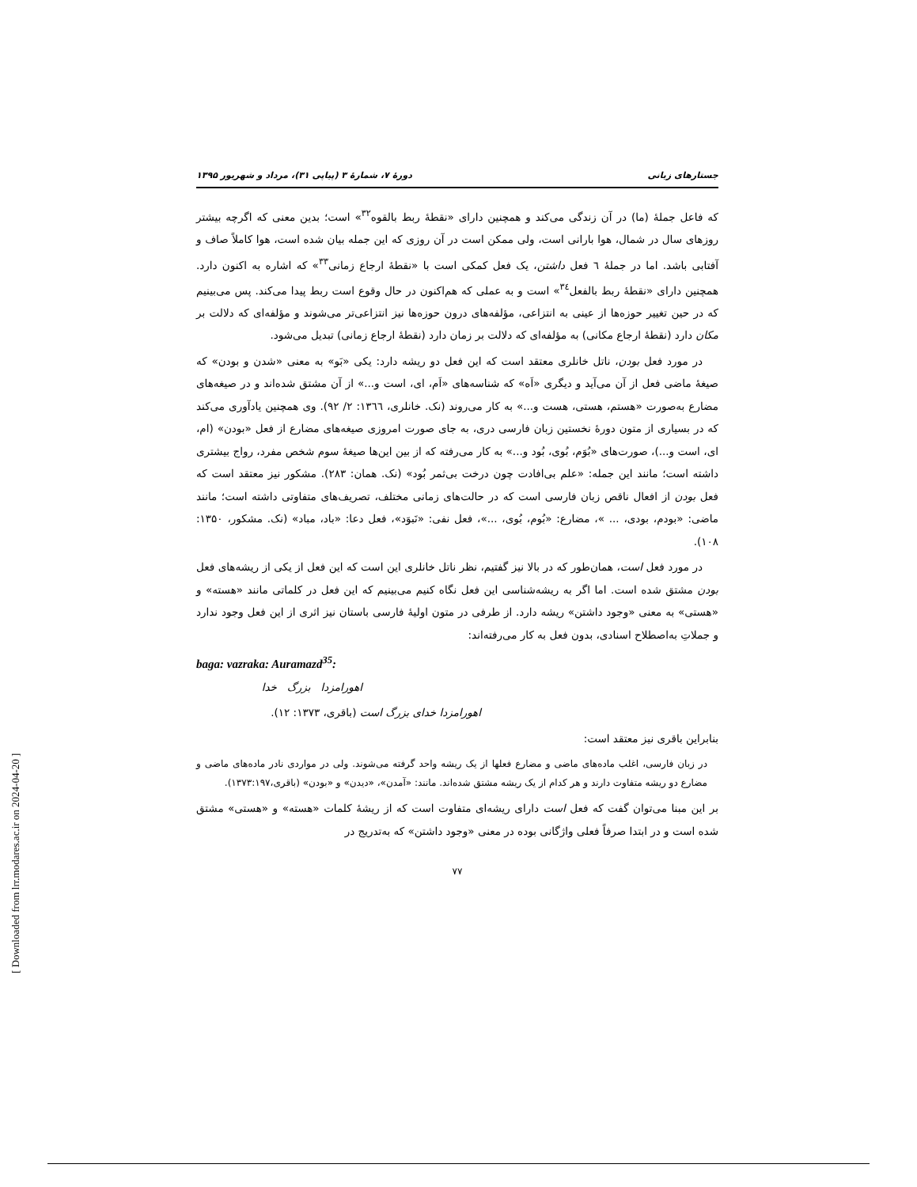جستارهای زبانی دورهٔ ۷، شمارهٔ ۳ (پیاپی ۳۱)، مرداد و شهریور ۱۳۹۵
که فاعل جملهٔ (ما) در آن زندگی می‌کند و همچنین دارای «نقطهٔ ربط بالقوه<sup>۳۲</sup>» است؛ بدین معنی که اگرچه بیشتر روزهای سال در شمال، هوا بارانی است، ولی ممکن است در آن روزی که این جمله بیان شده است، هوا کاملاً صاف و آفتابی باشد. اما در جملهٔ ٦ فعل داشتن، یک فعل کمکی است با «نقطهٔ ارجاع زمانی<sup>۳۳</sup>» که اشاره به اکنون دارد. همچنین دارای «نقطهٔ ربط بالفعل<sup>۳٤</sup>» است و به عملی که هم‌اکنون در حال وقوع است ربط پیدا می‌کند. پس می‌بینیم که در حین تغییر حوزه‌ها از عینی به انتزاعی، مؤلفه‌های درون حوزه‌ها نیز انتزاعی‌تر می‌شوند و مؤلفه‌ای که دلالت بر مکان دارد (نقطهٔ ارجاع مکانی) به مؤلفه‌ای که دلالت بر زمان دارد (نقطهٔ ارجاع زمانی) تبدیل می‌شود.
در مورد فعل بودن، ناتل خانلری معتقد است که این فعل دو ریشه دارد: یکی «بَو» به معنی «شدن و بودن» که صیغهٔ ماضی فعل از آن می‌آید و دیگری «اَه» که شناسه‌های «اَم، ای، است و...» از آن مشتق شده‌اند و در صیغه‌های مضارع به‌صورت «هستم، هستی، هست و...» به کار می‌روند (نک. خانلری، ١٣٦٦: ٢/ ٩٢). وی همچنین یادآوری می‌کند که در بسیاری از متون دورهٔ نخستین زبان فارسی دری، به جای صورت امروزی صیغه‌های مضارع از فعل «بودن» (ام، ای، است و...)، صورت‌های «بُوَم، بُوی، بُود و...» به کار می‌رفته که از بین این‌ها صیغهٔ سوم شخص مفرد، رواج بیشتری داشته است؛ مانند این جمله: «علم بی‌افادت چون درخت بی‌ثمر بُود» (نک. همان: ۲۸۳). مشکور نیز معتقد است که فعل بودن از افعال ناقص زبان فارسی است که در حالت‌های زمانی مختلف، تصریف‌های متفاوتی داشته است؛ مانند ماضی: «بودم، بودی، ... »، مضارع: «بُوم، بُوی، ...»، فعل نفی: «نَبوَد»، فعل دعا: «باد، مباد» (نک. مشکور، ۱۳۵۰: ۱۰۸).
در مورد فعل است، همان‌طور که در بالا نیز گفتیم، نظر ناتل خانلری این است که این فعل از یکی از ریشه‌های فعل بودن مشتق شده است. اما اگر به ریشه‌شناسی این فعل نگاه کنیم می‌بینیم که این فعل در کلماتی مانند «هسته» و «هستی» به معنی «وجود داشتن» ریشه دارد. از طرفی در متون اولیهٔ فارسی باستان نیز اثری از این فعل وجود ندارد و جملاتِ به‌اصطلاح اسنادی، بدون فعل به کار می‌رفته‌اند:
baga: vazraka: Auramazd<sup>35</sup>:
اهورامزدا بزرگ خدا
اهورامزدا خدای بزرگ است (باقری، ١٣٧٣: ١٢).
بنابراین باقری نیز معتقد است:
در زبان فارسی، اغلب ماده‌های ماضی و مضارع فعلها از یک ریشه واحد گرفته می‌شوند. ولی در مواردی نادر ماده‌های ماضی و مضارع دو ریشه متفاوت دارند و هر کدام از یک ریشه مشتق شده‌اند. مانند: «آمدن»، «دیدن» و «بودن» (باقری،١٣٧٣:١٩٧).
بر این مبنا می‌توان گفت که فعل است دارای ریشه‌ای متفاوت است که از ریشهٔ کلمات «هسته» و «هستی» مشتق شده است و در ابتدا صرفاً فعلی واژگانی بوده در معنی «وجود داشتن» که به‌تدریج در
۷۷
[ Downloaded from lrr.modares.ac.ir on 2024-04-20 ]